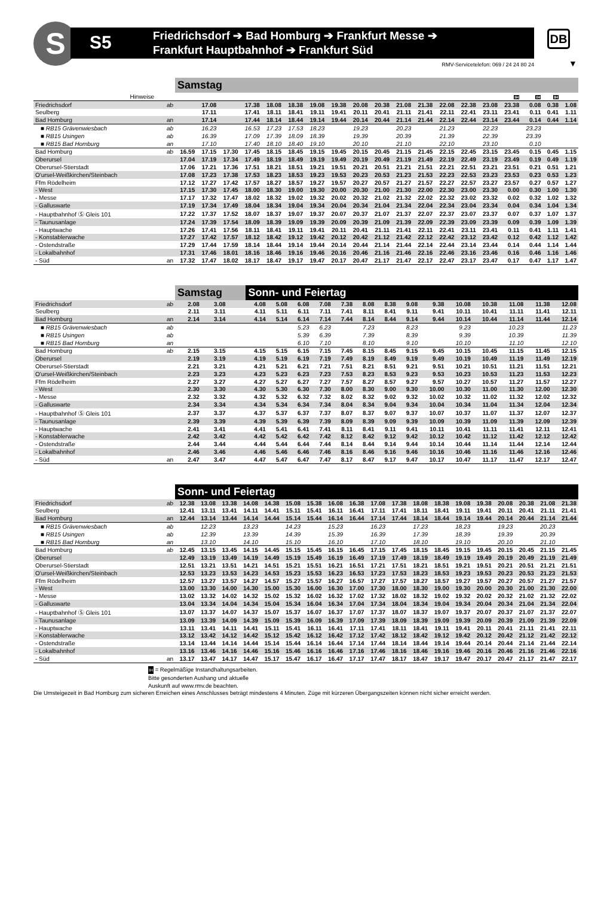S S5
Friedrichsdorf ➔ Bad Homburg ➔ Frankfurt Messe ➔
Frankfurt Hauptbahnhof ➔ Frankfurt Süd
DB
▼
RMV-Servicetelefon: 069 / 24 24 80 24
| | | Samstag | | | | | | | | | | | | | | | | | | |
| Hinweise | | | | | | | | | | | | | | | | | IH | IH | IH | |
| Friedrichsdorf | ab | | 17.08 | | 17.38 | 18.08 | 18.38 | 19.08 | 19.38 | 20.08 | 20.38 | 21.08 | 21.38 | 22.08 | 22.38 | 23.08 | 23.38 | 0.08 | 0.38 | 1.08 |
| Seulberg | | | 17.11 | | 17.41 | 18.11 | 18.41 | 19.11 | 19.41 | 20.11 | 20.41 | 21.11 | 21.41 | 22.11 | 22.41 | 23.11 | 23.41 | 0.11 | 0.41 | 1.11 |
| Bad Homburg | an | | 17.14 | | 17.44 | 18.14 | 18.44 | 19.14 | 19.44 | 20.14 | 20.44 | 21.14 | 21.44 | 22.14 | 22.44 | 23.14 | 23.44 | 0.14 | 0.44 | 1.14 |
| ■ RB15 Grävenwiesbach | ab | | 16.23 | | 16.53 | 17.23 | 17.53 | 18.23 | | 19.23 | | 20.23 | | 21.23 | | 22.23 | | 23.23 | | |
| ■ RB15 Usingen | ab | | 16.39 | | 17.09 | 17.39 | 18.09 | 18.39 | | 19.39 | | 20.39 | | 21.39 | | 22.39 | | 23.39 | | |
| ■ RB15 Bad Homburg | an | | 17.10 | | 17.40 | 18.10 | 18.40 | 19.10 | | 20.10 | | 21.10 | | 22.10 | | 23.10 | | 0.10 | | |
| Bad Homburg | ab | 16.59 | 17.15 | 17.30 | 17.45 | 18.15 | 18.45 | 19.15 | 19.45 | 20.15 | 20.45 | 21.15 | 21.45 | 22.15 | 22.45 | 23.15 | 23.45 | 0.15 | 0.45 | 1.15 |
| Oberursel | | 17.04 | 17.19 | 17.34 | 17.49 | 18.19 | 18.49 | 19.19 | 19.49 | 20.19 | 20.49 | 21.19 | 21.49 | 22.19 | 22.49 | 23.19 | 23.49 | 0.19 | 0.49 | 1.19 |
| Oberursel-Stierstadt | | 17.06 | 17.21 | 17.36 | 17.51 | 18.21 | 18.51 | 19.21 | 19.51 | 20.21 | 20.51 | 21.21 | 21.51 | 22.21 | 22.51 | 23.21 | 23.51 | 0.21 | 0.51 | 1.21 |
| O'ursel-Weißkirchen/Steinbach | | 17.08 | 17.23 | 17.38 | 17.53 | 18.23 | 18.53 | 19.23 | 19.53 | 20.23 | 20.53 | 21.23 | 21.53 | 22.23 | 22.53 | 23.23 | 23.53 | 0.23 | 0.53 | 1.23 |
| Ffm Rödelheim | | 17.12 | 17.27 | 17.42 | 17.57 | 18.27 | 18.57 | 19.27 | 19.57 | 20.27 | 20.57 | 21.27 | 21.57 | 22.27 | 22.57 | 23.27 | 23.57 | 0.27 | 0.57 | 1.27 |
| - West | | 17.15 | 17.30 | 17.45 | 18.00 | 18.30 | 19.00 | 19.30 | 20.00 | 20.30 | 21.00 | 21.30 | 22.00 | 22.30 | 23.00 | 23.30 | 0.00 | 0.30 | 1.00 | 1.30 |
| - Messe | | 17.17 | 17.32 | 17.47 | 18.02 | 18.32 | 19.02 | 19.32 | 20.02 | 20.32 | 21.02 | 21.32 | 22.02 | 22.32 | 23.02 | 23.32 | 0.02 | 0.32 | 1.02 | 1.32 |
| - Galluswarte | | 17.19 | 17.34 | 17.49 | 18.04 | 18.34 | 19.04 | 19.34 | 20.04 | 20.34 | 21.04 | 21.34 | 22.04 | 22.34 | 23.04 | 23.34 | 0.04 | 0.34 | 1.04 | 1.34 |
| - Hauptbahnhof Ⓢ Gleis 101 | | 17.22 | 17.37 | 17.52 | 18.07 | 18.37 | 19.07 | 19.37 | 20.07 | 20.37 | 21.07 | 21.37 | 22.07 | 22.37 | 23.07 | 23.37 | 0.07 | 0.37 | 1.07 | 1.37 |
| - Taunusanlage | | 17.24 | 17.39 | 17.54 | 18.09 | 18.39 | 19.09 | 19.39 | 20.09 | 20.39 | 21.09 | 21.39 | 22.09 | 22.39 | 23.09 | 23.39 | 0.09 | 0.39 | 1.09 | 1.39 |
| - Hauptwache | | 17.26 | 17.41 | 17.56 | 18.11 | 18.41 | 19.11 | 19.41 | 20.11 | 20.41 | 21.11 | 21.41 | 22.11 | 22.41 | 23.11 | 23.41 | 0.11 | 0.41 | 1.11 | 1.41 |
| - Konstablerwache | | 17.27 | 17.42 | 17.57 | 18.12 | 18.42 | 19.12 | 19.42 | 20.12 | 20.42 | 21.12 | 21.42 | 22.12 | 22.42 | 23.12 | 23.42 | 0.12 | 0.42 | 1.12 | 1.42 |
| - Ostendstraße | | 17.29 | 17.44 | 17.59 | 18.14 | 18.44 | 19.14 | 19.44 | 20.14 | 20.44 | 21.14 | 21.44 | 22.14 | 22.44 | 23.14 | 23.44 | 0.14 | 0.44 | 1.14 | 1.44 |
| - Lokalbahnhof | | 17.31 | 17.46 | 18.01 | 18.16 | 18.46 | 19.16 | 19.46 | 20.16 | 20.46 | 21.16 | 21.46 | 22.16 | 22.46 | 23.16 | 23.46 | 0.16 | 0.46 | 1.16 | 1.46 |
| - Süd | an | 17.32 | 17.47 | 18.02 | 18.17 | 18.47 | 19.17 | 19.47 | 20.17 | 20.47 | 21.17 | 21.47 | 22.17 | 22.47 | 23.17 | 23.47 | 0.17 | 0.47 | 1.17 | 1.47 |
| | | Samstag | | | | | Sonn- und Feiertag | | | | | | | | | | | | | |
| Friedrichsdorf | ab | 2.08 | 3.08 | | | | 4.08 | 5.08 | 6.08 | 7.08 | 7.38 | 8.08 | 8.38 | 9.08 | 9.38 | 10.08 | 10.38 | 11.08 | 11.38 | 12.08 |
| Seulberg | | 2.11 | 3.11 | | | | 4.11 | 5.11 | 6.11 | 7.11 | 7.41 | 8.11 | 8.41 | 9.11 | 9.41 | 10.11 | 10.41 | 11.11 | 11.41 | 12.11 |
| Bad Homburg | an | 2.14 | 3.14 | | | | 4.14 | 5.14 | 6.14 | 7.14 | 7.44 | 8.14 | 8.44 | 9.14 | 9.44 | 10.14 | 10.44 | 11.14 | 11.44 | 12.14 |
| ■ RB15 Grävenwiesbach | ab | | | | | | | | 5.23 | 6.23 | | 7.23 | | 8.23 | | 9.23 | | 10.23 | | 11.23 |
| ■ RB15 Usingen | ab | | | | | | | | 5.39 | 6.39 | | 7.39 | | 8.39 | | 9.39 | | 10.39 | | 11.39 |
| ■ RB15 Bad Homburg | an | | | | | | | | 6.10 | 7.10 | | 8.10 | | 9.10 | | 10.10 | | 11.10 | | 12.10 |
| Bad Homburg | ab | 2.15 | 3.15 | | | | 4.15 | 5.15 | 6.15 | 7.15 | 7.45 | 8.15 | 8.45 | 9.15 | 9.45 | 10.15 | 10.45 | 11.15 | 11.45 | 12.15 |
| Oberursel | | 2.19 | 3.19 | | | | 4.19 | 5.19 | 6.19 | 7.19 | 7.49 | 8.19 | 8.49 | 9.19 | 9.49 | 10.19 | 10.49 | 11.19 | 11.49 | 12.19 |
| Oberursel-Stierstadt | | 2.21 | 3.21 | | | | 4.21 | 5.21 | 6.21 | 7.21 | 7.51 | 8.21 | 8.51 | 9.21 | 9.51 | 10.21 | 10.51 | 11.21 | 11.51 | 12.21 |
| O'ursel-Weißkirchen/Steinbach | | 2.23 | 3.23 | | | | 4.23 | 5.23 | 6.23 | 7.23 | 7.53 | 8.23 | 8.53 | 9.23 | 9.53 | 10.23 | 10.53 | 11.23 | 11.53 | 12.23 |
| Ffm Rödelheim | | 2.27 | 3.27 | | | | 4.27 | 5.27 | 6.27 | 7.27 | 7.57 | 8.27 | 8.57 | 9.27 | 9.57 | 10.27 | 10.57 | 11.27 | 11.57 | 12.27 |
| - West | | 2.30 | 3.30 | | | | 4.30 | 5.30 | 6.30 | 7.30 | 8.00 | 8.30 | 9.00 | 9.30 | 10.00 | 10.30 | 11.00 | 11.30 | 12.00 | 12.30 |
| - Messe | | 2.32 | 3.32 | | | | 4.32 | 5.32 | 6.32 | 7.32 | 8.02 | 8.32 | 9.02 | 9.32 | 10.02 | 10.32 | 11.02 | 11.32 | 12.02 | 12.32 |
| - Galluswarte | | 2.34 | 3.34 | | | | 4.34 | 5.34 | 6.34 | 7.34 | 8.04 | 8.34 | 9.04 | 9.34 | 10.04 | 10.34 | 11.04 | 11.34 | 12.04 | 12.34 |
| - Hauptbahnhof Ⓢ Gleis 101 | | 2.37 | 3.37 | | | | 4.37 | 5.37 | 6.37 | 7.37 | 8.07 | 8.37 | 9.07 | 9.37 | 10.07 | 10.37 | 11.07 | 11.37 | 12.07 | 12.37 |
| - Taunusanlage | | 2.39 | 3.39 | | | | 4.39 | 5.39 | 6.39 | 7.39 | 8.09 | 8.39 | 9.09 | 9.39 | 10.09 | 10.39 | 11.09 | 11.39 | 12.09 | 12.39 |
| - Hauptwache | | 2.41 | 3.41 | | | | 4.41 | 5.41 | 6.41 | 7.41 | 8.11 | 8.41 | 9.11 | 9.41 | 10.11 | 10.41 | 11.11 | 11.41 | 12.11 | 12.41 |
| - Konstablerwache | | 2.42 | 3.42 | | | | 4.42 | 5.42 | 6.42 | 7.42 | 8.12 | 8.42 | 9.12 | 9.42 | 10.12 | 10.42 | 11.12 | 11.42 | 12.12 | 12.42 |
| - Ostendstraße | | 2.44 | 3.44 | | | | 4.44 | 5.44 | 6.44 | 7.44 | 8.14 | 8.44 | 9.14 | 9.44 | 10.14 | 10.44 | 11.14 | 11.44 | 12.14 | 12.44 |
| - Lokalbahnhof | | 2.46 | 3.46 | | | | 4.46 | 5.46 | 6.46 | 7.46 | 8.16 | 8.46 | 9.16 | 9.46 | 10.16 | 10.46 | 11.16 | 11.46 | 12.16 | 12.46 |
| - Süd | an | 2.47 | 3.47 | | | | 4.47 | 5.47 | 6.47 | 7.47 | 8.17 | 8.47 | 9.17 | 9.47 | 10.17 | 10.47 | 11.17 | 11.47 | 12.17 | 12.47 |
| | | Sonn- und Feiertag | | | | | | | | | | | | | | | | | | |
| Friedrichsdorf | ab | 12.38 | 13.08 | 13.38 | 14.08 | 14.38 | 15.08 | 15.38 | 16.08 | 16.38 | 17.08 | 17.38 | 18.08 | 18.38 | 19.08 | 19.38 | 20.08 | 20.38 | 21.08 | 21.38 |
| Seulberg | | 12.41 | 13.11 | 13.41 | 14.11 | 14.41 | 15.11 | 15.41 | 16.11 | 16.41 | 17.11 | 17.41 | 18.11 | 18.41 | 19.11 | 19.41 | 20.11 | 20.41 | 21.11 | 21.41 |
| Bad Homburg | an | 12.44 | 13.14 | 13.44 | 14.14 | 14.44 | 15.14 | 15.44 | 16.14 | 16.44 | 17.14 | 17.44 | 18.14 | 18.44 | 19.14 | 19.44 | 20.14 | 20.44 | 21.14 | 21.44 |
| ■ RB15 Grävenwiesbach | ab | | 12.23 | | 13.23 | | 14.23 | | 15.23 | | 16.23 | | 17.23 | | 18.23 | | 19.23 | | 20.23 | |
| ■ RB15 Usingen | ab | | 12.39 | | 13.39 | | 14.39 | | 15.39 | | 16.39 | | 17.39 | | 18.39 | | 19.39 | | 20.39 | |
| ■ RB15 Bad Homburg | an | | 13.10 | | 14.10 | | 15.10 | | 16.10 | | 17.10 | | 18.10 | | 19.10 | | 20.10 | | 21.10 | |
| Bad Homburg | ab | 12.45 | 13.15 | 13.45 | 14.15 | 14.45 | 15.15 | 15.45 | 16.15 | 16.45 | 17.15 | 17.45 | 18.15 | 18.45 | 19.15 | 19.45 | 20.15 | 20.45 | 21.15 | 21.45 |
| Oberursel | | 12.49 | 13.19 | 13.49 | 14.19 | 14.49 | 15.19 | 15.49 | 16.19 | 16.49 | 17.19 | 17.49 | 18.19 | 18.49 | 19.19 | 19.49 | 20.19 | 20.49 | 21.19 | 21.49 |
| Oberursel-Stierstadt | | 12.51 | 13.21 | 13.51 | 14.21 | 14.51 | 15.21 | 15.51 | 16.21 | 16.51 | 17.21 | 17.51 | 18.21 | 18.51 | 19.21 | 19.51 | 20.21 | 20.51 | 21.21 | 21.51 |
| O'ursel-Weißkirchen/Steinbach | | 12.53 | 13.23 | 13.53 | 14.23 | 14.53 | 15.23 | 15.53 | 16.23 | 16.53 | 17.23 | 17.53 | 18.23 | 18.53 | 19.23 | 19.53 | 20.23 | 20.53 | 21.23 | 21.53 |
| Ffm Rödelheim | | 12.57 | 13.27 | 13.57 | 14.27 | 14.57 | 15.27 | 15.57 | 16.27 | 16.57 | 17.27 | 17.57 | 18.27 | 18.57 | 19.27 | 19.57 | 20.27 | 20.57 | 21.27 | 21.57 |
| - West | | 13.00 | 13.30 | 14.00 | 14.30 | 15.00 | 15.30 | 16.00 | 16.30 | 17.00 | 17.30 | 18.00 | 18.30 | 19.00 | 19.30 | 20.00 | 20.30 | 21.00 | 21.30 | 22.00 |
| - Messe | | 13.02 | 13.32 | 14.02 | 14.32 | 15.02 | 15.32 | 16.02 | 16.32 | 17.02 | 17.32 | 18.02 | 18.32 | 19.02 | 19.32 | 20.02 | 20.32 | 21.02 | 21.32 | 22.02 |
| - Galluswarte | | 13.04 | 13.34 | 14.04 | 14.34 | 15.04 | 15.34 | 16.04 | 16.34 | 17.04 | 17.34 | 18.04 | 18.34 | 19.04 | 19.34 | 20.04 | 20.34 | 21.04 | 21.34 | 22.04 |
| - Hauptbahnhof Ⓢ Gleis 101 | | 13.07 | 13.37 | 14.07 | 14.37 | 15.07 | 15.37 | 16.07 | 16.37 | 17.07 | 17.37 | 18.07 | 18.37 | 19.07 | 19.37 | 20.07 | 20.37 | 21.07 | 21.37 | 22.07 |
| - Taunusanlage | | 13.09 | 13.39 | 14.09 | 14.39 | 15.09 | 15.39 | 16.09 | 16.39 | 17.09 | 17.39 | 18.09 | 18.39 | 19.09 | 19.39 | 20.09 | 20.39 | 21.09 | 21.39 | 22.09 |
| - Hauptwache | | 13.11 | 13.41 | 14.11 | 14.41 | 15.11 | 15.41 | 16.11 | 16.41 | 17.11 | 17.41 | 18.11 | 18.41 | 19.11 | 19.41 | 20.11 | 20.41 | 21.11 | 21.41 | 22.11 |
| - Konstablerwache | | 13.12 | 13.42 | 14.12 | 14.42 | 15.12 | 15.42 | 16.12 | 16.42 | 17.12 | 17.42 | 18.12 | 18.42 | 19.12 | 19.42 | 20.12 | 20.42 | 21.12 | 21.42 | 22.12 |
| - Ostendstraße | | 13.14 | 13.44 | 14.14 | 14.44 | 15.14 | 15.44 | 16.14 | 16.44 | 17.14 | 17.44 | 18.14 | 18.44 | 19.14 | 19.44 | 20.14 | 20.44 | 21.14 | 21.44 | 22.14 |
| - Lokalbahnhof | | 13.16 | 13.46 | 14.16 | 14.46 | 15.16 | 15.46 | 16.16 | 16.46 | 17.16 | 17.46 | 18.16 | 18.46 | 19.16 | 19.46 | 20.16 | 20.46 | 21.16 | 21.46 | 22.16 |
| - Süd | an | 13.17 | 13.47 | 14.17 | 14.47 | 15.17 | 15.47 | 16.17 | 16.47 | 17.17 | 17.47 | 18.17 | 18.47 | 19.17 | 19.47 | 20.17 | 20.47 | 21.17 | 21.47 | 22.17 |
IH = Regelmäßige Instandhaltungsarbeiten.
Bitte gesonderten Aushang und aktuelle
Auskunft auf www.rmv.de beachten.
Die Umsteigezeit in Bad Homburg zum sicheren Erreichen eines Anschlusses beträgt mindestens 4 Minuten. Züge mit kürzeren Übergangszeiten können nicht sicher erreicht werden.